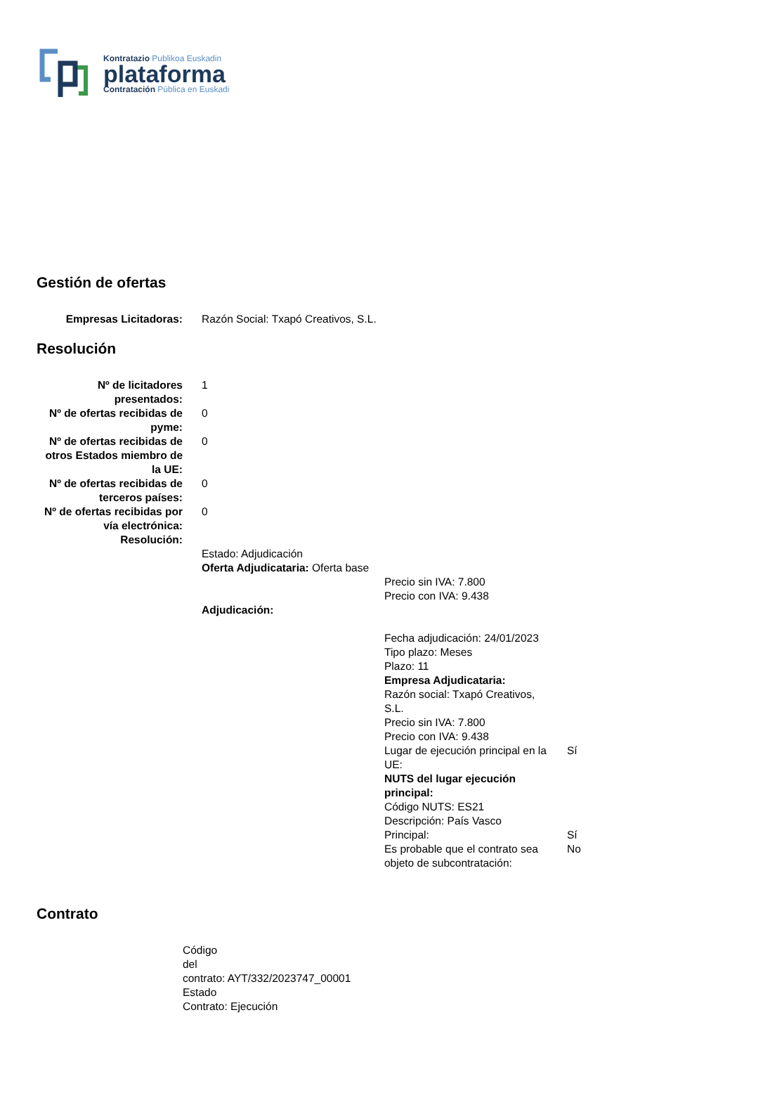Kontratazio Publikoa Euskadin
plataforma
Contratación Pública en Euskadi
Gestión de ofertas
| Empresas Licitadoras: | Razón Social: Txapó Creativos, S.L. |
Resolución
| Nº de licitadores presentados: | 1 |
| Nº de ofertas recibidas de pyme: | 0 |
| Nº de ofertas recibidas de otros Estados miembro de la UE: | 0 |
| Nº de ofertas recibidas de terceros países: | 0 |
| Nº de ofertas recibidas por vía electrónica: | 0 |
| Resolución: | |
| | Estado: Adjudicación Oferta Adjudicataria: Oferta base Precio sin IVA: 7.800 Precio con IVA: 9.438 Adjudicación: / Fecha adjudicación: 24/01/2023 Tipo plazo: Meses Plazo: 11 Empresa Adjudicataria: Razón social: Txapó Creativos, S.L. Precio sin IVA: 7.800 Precio con IVA: 9.438 / / / Lugar de ejecución principal en la UE: / Sí / / NUTS del lugar ejecución principal: Código NUTS: ES21 Descripción: País Vasco / / / Principal: / Sí / / Es probable que el contrato sea objeto de subcontratación: / No / |
Contrato
Código
del
contrato: AYT/332/2023747_00001
Estado
Contrato: Ejecución